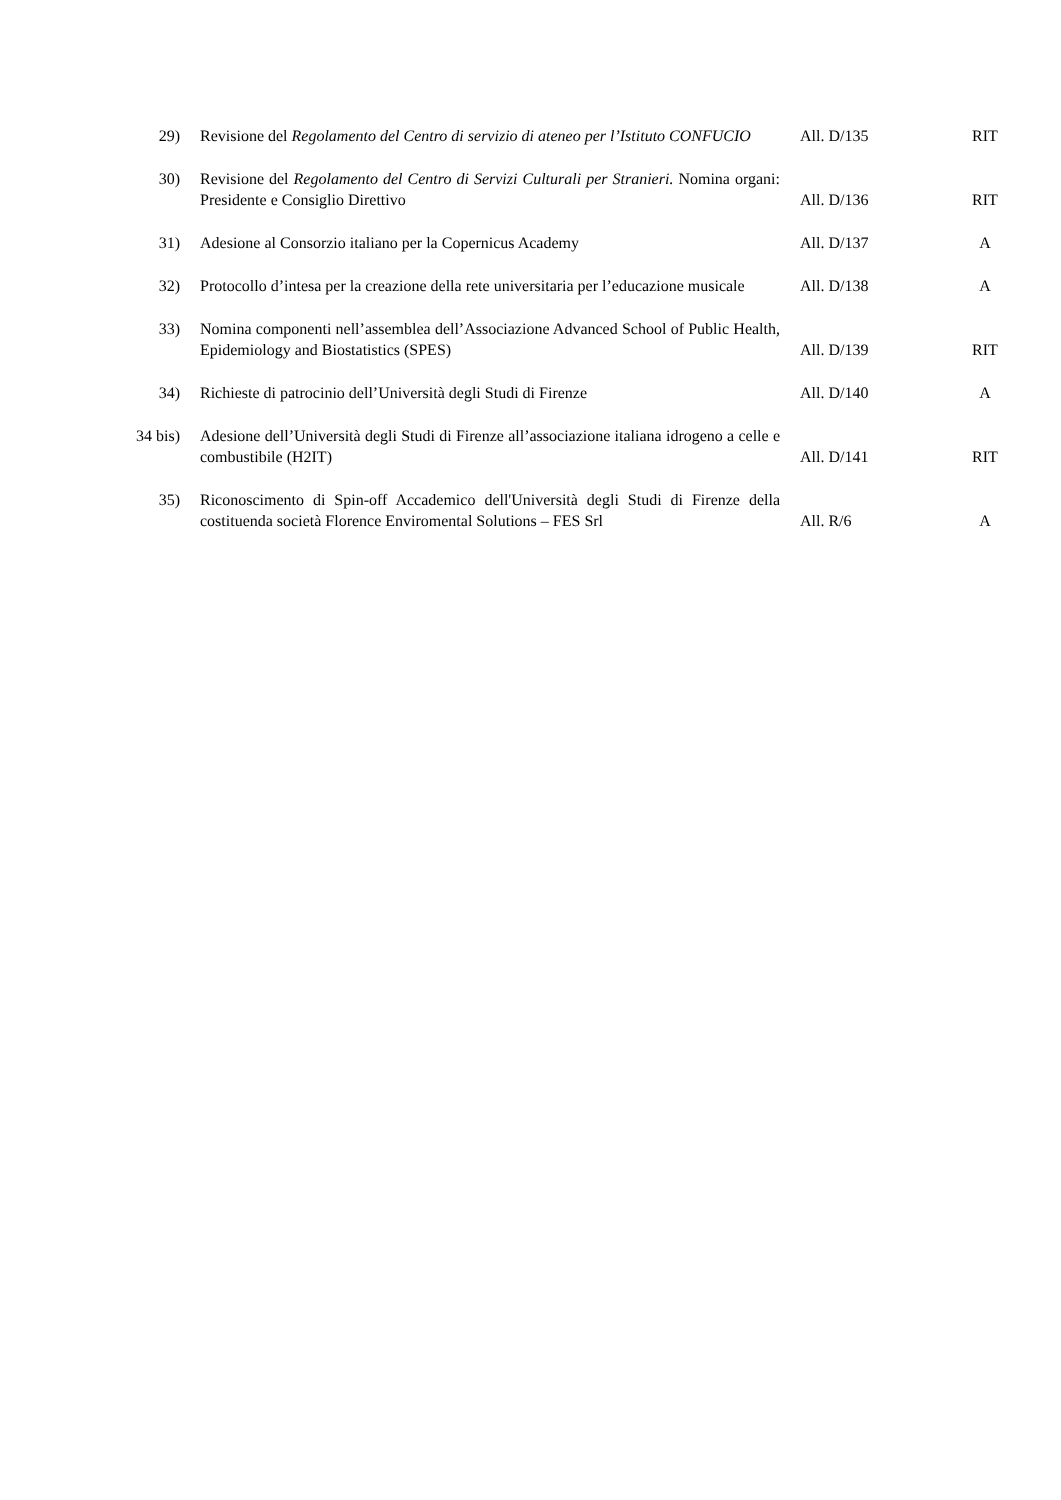| 29) | Revisione del Regolamento del Centro di servizio di ateneo per l’Istituto CONFUCIO | All. D/135 | RIT |
| 30) | Revisione del Regolamento del Centro di Servizi Culturali per Stranieri. Nomina organi: Presidente e Consiglio Direttivo | All. D/136 | RIT |
| 31) | Adesione al Consorzio italiano per la Copernicus Academy | All. D/137 | A |
| 32) | Protocollo d’intesa per la creazione della rete universitaria per l’educazione musicale | All. D/138 | A |
| 33) | Nomina componenti nell’assemblea dell’Associazione Advanced School of Public Health, Epidemiology and Biostatistics (SPES) | All. D/139 | RIT |
| 34) | Richieste di patrocinio dell’Università degli Studi di Firenze | All. D/140 | A |
| 34 bis) | Adesione dell’Università degli Studi di Firenze all’associazione italiana idrogeno a celle e combustibile (H2IT) | All. D/141 | RIT |
| 35) | Riconoscimento di Spin-off Accademico dell'Università degli Studi di Firenze della costituenda società Florence Enviromental Solutions – FES Srl | All. R/6 | A |